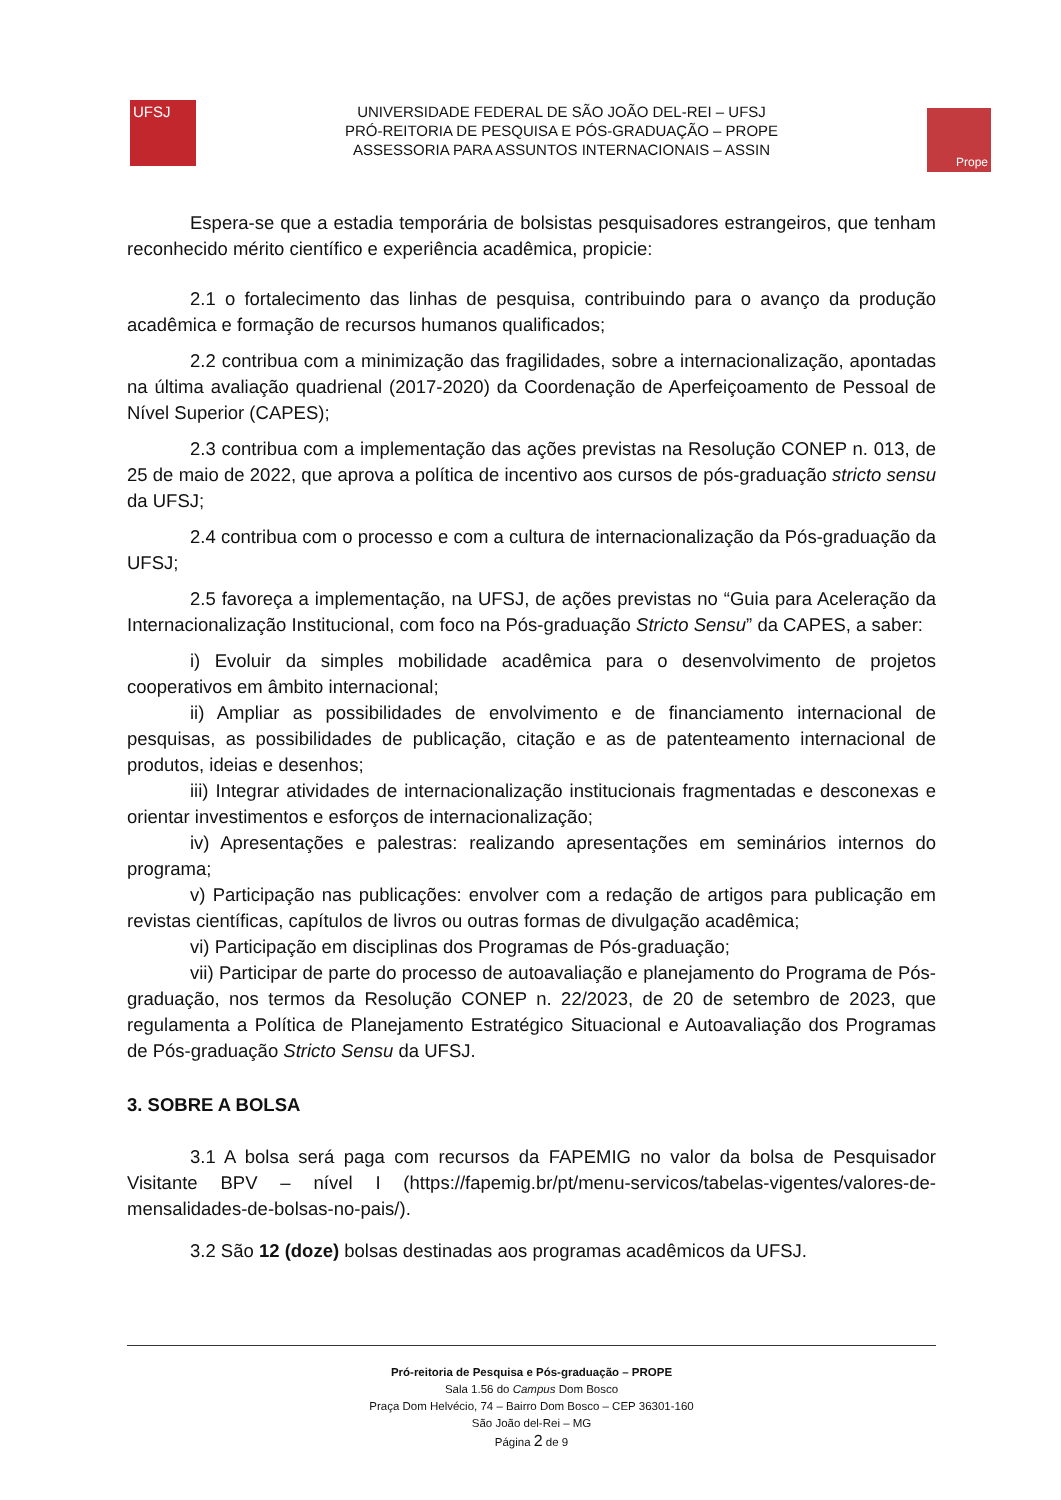UFSJ
UNIVERSIDADE FEDERAL DE SÃO JOÃO DEL-REI – UFSJ
PRÓ-REITORIA DE PESQUISA E PÓS-GRADUAÇÃO – PROPE
ASSESSORIA PARA ASSUNTOS INTERNACIONAIS – ASSIN
Prope
Espera-se que a estadia temporária de bolsistas pesquisadores estrangeiros, que tenham reconhecido mérito científico e experiência acadêmica, propicie:
2.1 o fortalecimento das linhas de pesquisa, contribuindo para o avanço da produção acadêmica e formação de recursos humanos qualificados;
2.2 contribua com a minimização das fragilidades, sobre a internacionalização, apontadas na última avaliação quadrienal (2017-2020) da Coordenação de Aperfeiçoamento de Pessoal de Nível Superior (CAPES);
2.3 contribua com a implementação das ações previstas na Resolução CONEP n. 013, de 25 de maio de 2022, que aprova a política de incentivo aos cursos de pós-graduação stricto sensu da UFSJ;
2.4 contribua com o processo e com a cultura de internacionalização da Pós-graduação da UFSJ;
2.5 favoreça a implementação, na UFSJ, de ações previstas no “Guia para Aceleração da Internacionalização Institucional, com foco na Pós-graduação Stricto Sensu” da CAPES, a saber:
i) Evoluir da simples mobilidade acadêmica para o desenvolvimento de projetos cooperativos em âmbito internacional;
ii) Ampliar as possibilidades de envolvimento e de financiamento internacional de pesquisas, as possibilidades de publicação, citação e as de patenteamento internacional de produtos, ideias e desenhos;
iii) Integrar atividades de internacionalização institucionais fragmentadas e desconexas e orientar investimentos e esforços de internacionalização;
iv) Apresentações e palestras: realizando apresentações em seminários internos do programa;
v) Participação nas publicações: envolver com a redação de artigos para publicação em revistas científicas, capítulos de livros ou outras formas de divulgação acadêmica;
vi) Participação em disciplinas dos Programas de Pós-graduação;
vii) Participar de parte do processo de autoavaliação e planejamento do Programa de Pós-graduação, nos termos da Resolução CONEP n. 22/2023, de 20 de setembro de 2023, que regulamenta a Política de Planejamento Estratégico Situacional e Autoavaliação dos Programas de Pós-graduação Stricto Sensu da UFSJ.
3. SOBRE A BOLSA
3.1 A bolsa será paga com recursos da FAPEMIG no valor da bolsa de Pesquisador Visitante BPV – nível I (https://fapemig.br/pt/menu-servicos/tabelas-vigentes/valores-de-mensalidades-de-bolsas-no-pais/).
3.2 São 12 (doze) bolsas destinadas aos programas acadêmicos da UFSJ.
Pró-reitoria de Pesquisa e Pós-graduação – PROPE
Sala 1.56 do Campus Dom Bosco
Praça Dom Helvécio, 74 – Bairro Dom Bosco – CEP 36301-160
São João del-Rei – MG
Página 2 de 9